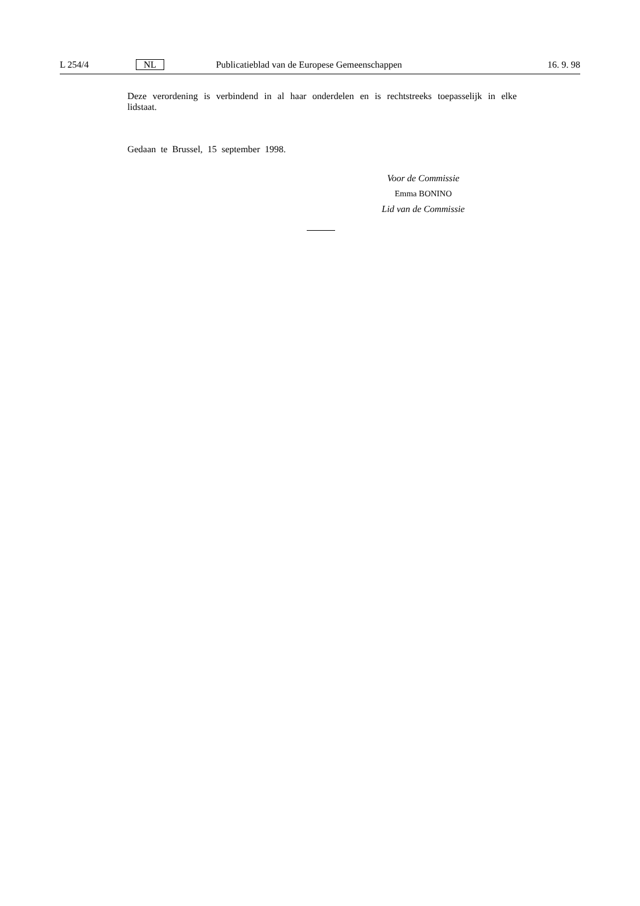L 254/4 NL Publicatieblad van de Europese Gemeenschappen 16. 9. 98
Deze verordening is verbindend in al haar onderdelen en is rechtstreeks toepasselijk in elke lidstaat.
Gedaan te Brussel, 15 september 1998.
Voor de Commissie
Emma BONINO
Lid van de Commissie